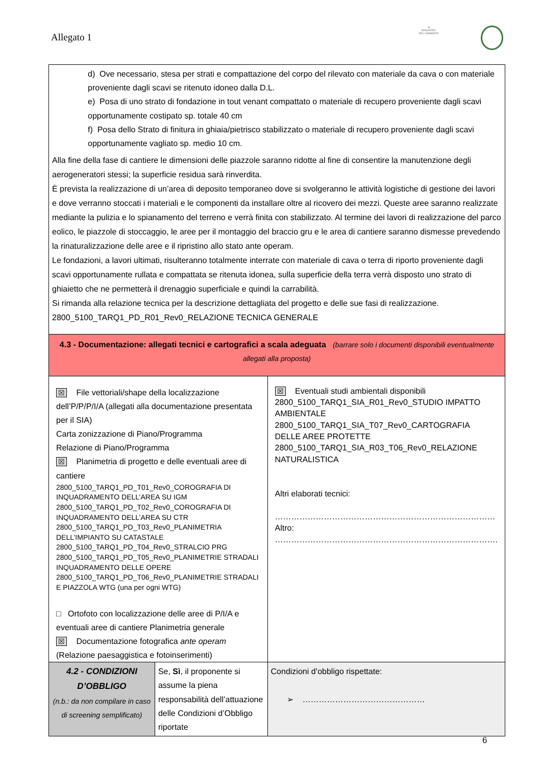Allegato 1
★
MINISTERO DELL'AMBIENTE
| d) Ove necessario, stesa per strati e compattazione del corpo del rilevato con materiale da cava o con materiale proveniente dagli scavi se ritenuto idoneo dalla D.L. e) Posa di uno strato di fondazione in tout venant compattato o materiale di recupero proveniente dagli scavi opportunamente costipato sp. totale 40 cm f) Posa dello Strato di finitura in ghiaia/pietrisco stabilizzato o materiale di recupero proveniente dagli scavi opportunamente vagliato sp. medio 10 cm. Alla fine della fase di cantiere le dimensioni delle piazzole saranno ridotte al fine di consentire la manutenzione degli aerogeneratori stessi; la superficie residua sarà rinverdita. È prevista la realizzazione di un’area di deposito temporaneo dove si svolgeranno le attività logistiche di gestione dei lavori e dove verranno stoccati i materiali e le componenti da installare oltre al ricovero dei mezzi. Queste aree saranno realizzate mediante la pulizia e lo spianamento del terreno e verrà finita con stabilizzato. Al termine dei lavori di realizzazione del parco eolico, le piazzole di stoccaggio, le aree per il montaggio del braccio gru e le area di cantiere saranno dismesse prevedendo la rinaturalizzazione delle aree e il ripristino allo stato ante operam. Le fondazioni, a lavori ultimati, risulteranno totalmente interrate con materiale di cava o terra di riporto proveniente dagli scavi opportunamente rullata e compattata se ritenuta idonea, sulla superficie della terra verrà disposto uno strato di ghiaietto che ne permetterà il drenaggio superficiale e quindi la carrabilità. Si rimanda alla relazione tecnica per la descrizione dettagliata del progetto e delle sue fasi di realizzazione. 2800_5100_TARQ1_PD_R01_Rev0_RELAZIONE TECNICA GENERALE | | |
| 4.3 - Documentazione: allegati tecnici e cartografici a scala adeguata (barrare solo i documenti disponibili eventualmente allegati alla proposta) | | |
| ☒ File vettoriali/shape della localizzazione dell’P/P/P/I/A (allegati alla documentazione presentata per il SIA) Carta zonizzazione di Piano/Programma Relazione di Piano/Programma ☒ Planimetria di progetto e delle eventuali aree di cantiere 2800_5100_TARQ1_PD_T01_Rev0_COROGRAFIA DI INQUADRAMENTO DELL’AREA SU IGM 2800_5100_TARQ1_PD_T02_Rev0_COROGRAFIA DI INQUADRAMENTO DELL’AREA SU CTR 2800_5100_TARQ1_PD_T03_Rev0_PLANIMETRIA DELL’IMPIANTO SU CATASTALE 2800_5100_TARQ1_PD_T04_Rev0_STRALCIO PRG 2800_5100_TARQ1_PD_T05_Rev0_PLANIMETRIE STRADALI INQUADRAMENTO DELLE OPERE 2800_5100_TARQ1_PD_T06_Rev0_PLANIMETRIE STRADALI E PIAZZOLA WTG (una per ogni WTG) □ Ortofoto con localizzazione delle aree di P/I/A e eventuali aree di cantiere Planimetria generale ☒ Documentazione fotografica ante operam (Relazione paesaggistica e fotoinserimenti) | | ☒ Eventuali studi ambientali disponibili 2800_5100_TARQ1_SIA_R01_Rev0_STUDIO IMPATTO AMBIENTALE 2800_5100_TARQ1_SIA_T07_Rev0_CARTOGRAFIA DELLE AREE PROTETTE 2800_5100_TARQ1_SIA_R03_T06_Rev0_RELAZIONE NATURALISTICA Altri elaborati tecnici: ……………………………………………………………………… Altro: ………………………………………………………………………. |
| 4.2 - CONDIZIONI D’OBBLIGO (n.b.: da non compilare in caso di screening semplificato) | Se, Sì , il proponente si assume la piena responsabilità dell’attuazione delle Condizioni d’Obbligo riportate | Condizioni d’obbligo rispettate: ➢ ……………………………………… |
6